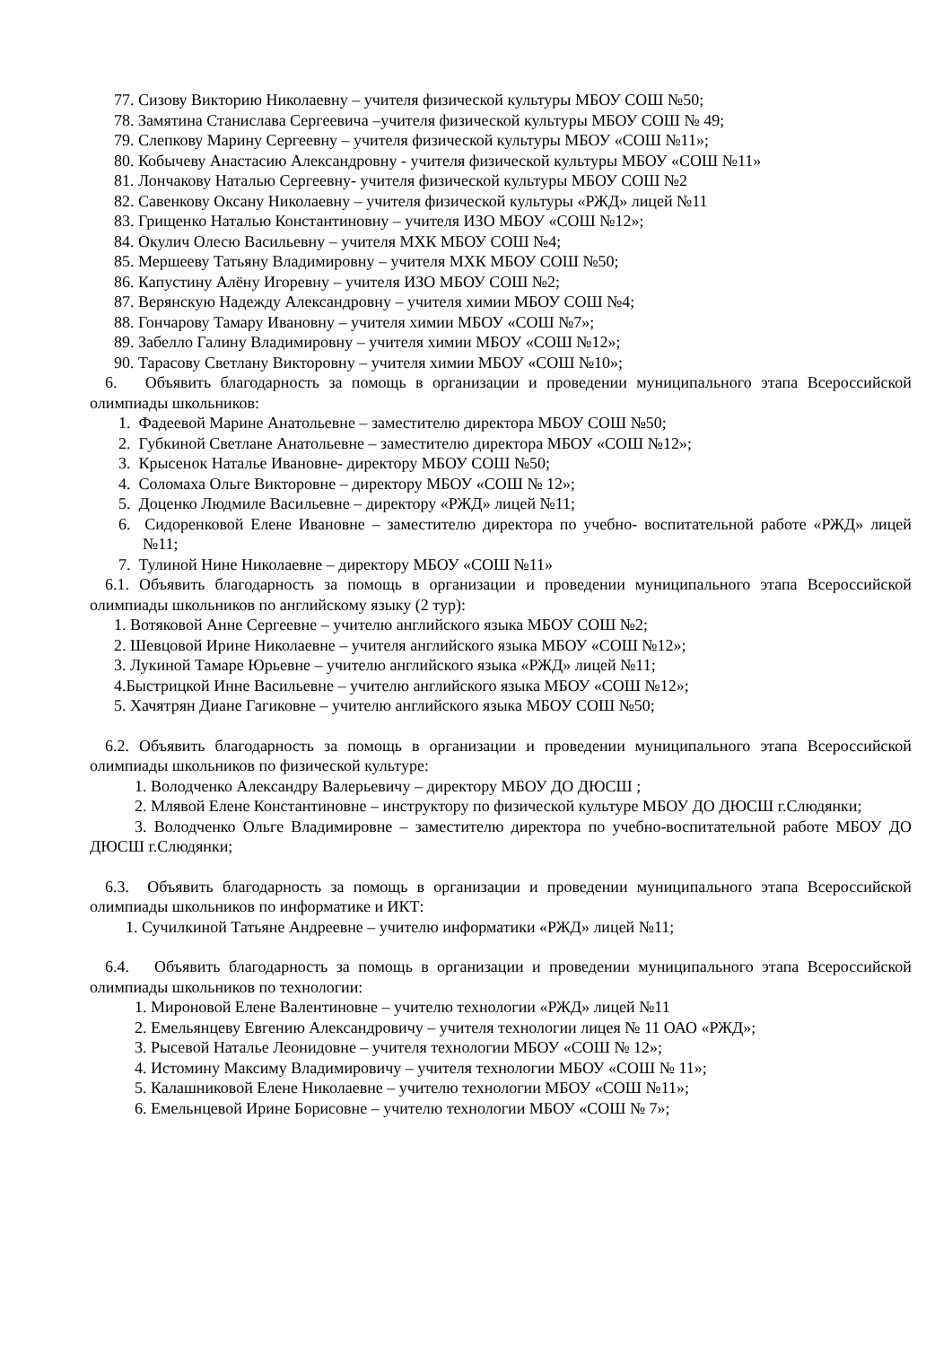77. Сизову Викторию Николаевну – учителя физической культуры МБОУ СОШ №50;
78. Замятина Станислава Сергеевича –учителя физической культуры МБОУ СОШ № 49;
79. Слепкову Марину Сергеевну – учителя физической культуры МБОУ «СОШ №11»;
80. Кобычеву Анастасию Александровну - учителя физической культуры МБОУ «СОШ №11»
81. Лончакову Наталью Сергеевну- учителя физической культуры МБОУ СОШ №2
82. Савенкову Оксану Николаевну – учителя физической культуры «РЖД» лицей №11
83. Грищенко Наталью Константиновну – учителя ИЗО МБОУ «СОШ №12»;
84. Окулич Олесю Васильевну – учителя МХК МБОУ СОШ №4;
85. Мершееву Татьяну Владимировну – учителя МХК МБОУ СОШ №50;
86. Капустину Алёну Игоревну – учителя ИЗО МБОУ СОШ №2;
87. Верянскую Надежду Александровну – учителя химии МБОУ СОШ №4;
88. Гончарову Тамару Ивановну – учителя химии МБОУ «СОШ №7»;
89. Забелло Галину Владимировну – учителя химии МБОУ «СОШ №12»;
90. Тарасову Светлану Викторовну – учителя химии МБОУ «СОШ №10»;
6. Объявить благодарность за помощь в организации и проведении муниципального этапа Всероссийской олимпиады школьников:
1. Фадеевой Марине Анатольевне – заместителю директора МБОУ СОШ №50;
2. Губкиной Светлане Анатольевне – заместителю директора МБОУ «СОШ №12»;
3. Крысенок Наталье Ивановне- директору МБОУ СОШ №50;
4. Соломаха Ольге Викторовне – директору МБОУ «СОШ № 12»;
5. Доценко Людмиле Васильевне – директору «РЖД» лицей №11;
6. Сидоренковой Елене Ивановне – заместителю директора по учебно- воспитательной работе «РЖД» лицей №11;
7. Тулиной Нине Николаевне – директору МБОУ «СОШ №11»
6.1. Объявить благодарность за помощь в организации и проведении муниципального этапа Всероссийской олимпиады школьников по английскому языку (2 тур):
1. Вотяковой Анне Сергеевне – учителю английского языка МБОУ СОШ №2;
2. Шевцовой Ирине Николаевне – учителя английского языка МБОУ «СОШ №12»;
3. Лукиной Тамаре Юрьевне – учителю английского языка «РЖД» лицей №11;
4.Быстрицкой Инне Васильевне – учителю английского языка МБОУ «СОШ №12»;
5. Хачятрян Диане Гагиковне – учителю английского языка МБОУ СОШ №50;
6.2. Объявить благодарность за помощь в организации и проведении муниципального этапа Всероссийской олимпиады школьников по физической культуре:
1. Володченко Александру Валерьевичу – директору МБОУ ДО ДЮСШ ;
2. Млявой Елене Константиновне – инструктору по физической культуре МБОУ ДО ДЮСШ г.Слюдянки;
3. Володченко Ольге Владимировне – заместителю директора по учебно-воспитательной работе МБОУ ДО ДЮСШ г.Слюдянки;
6.3. Объявить благодарность за помощь в организации и проведении муниципального этапа Всероссийской олимпиады школьников по информатике и ИКТ:
1. Сучилкиной Татьяне Андреевне – учителю информатики «РЖД» лицей №11;
6.4. Объявить благодарность за помощь в организации и проведении муниципального этапа Всероссийской олимпиады школьников по технологии:
1. Мироновой Елене Валентиновне – учителю технологии «РЖД» лицей №11
2. Емельянцеву Евгению Александровичу – учителя технологии лицея № 11 ОАО «РЖД»;
3. Рысевой Наталье Леонидовне – учителя технологии МБОУ «СОШ № 12»;
4. Истомину Максиму Владимировичу – учителя технологии МБОУ «СОШ № 11»;
5. Калашниковой Елене Николаевне – учителю технологии МБОУ «СОШ №11»;
6. Емельнцевой Ирине Борисовне – учителю технологии МБОУ «СОШ № 7»;